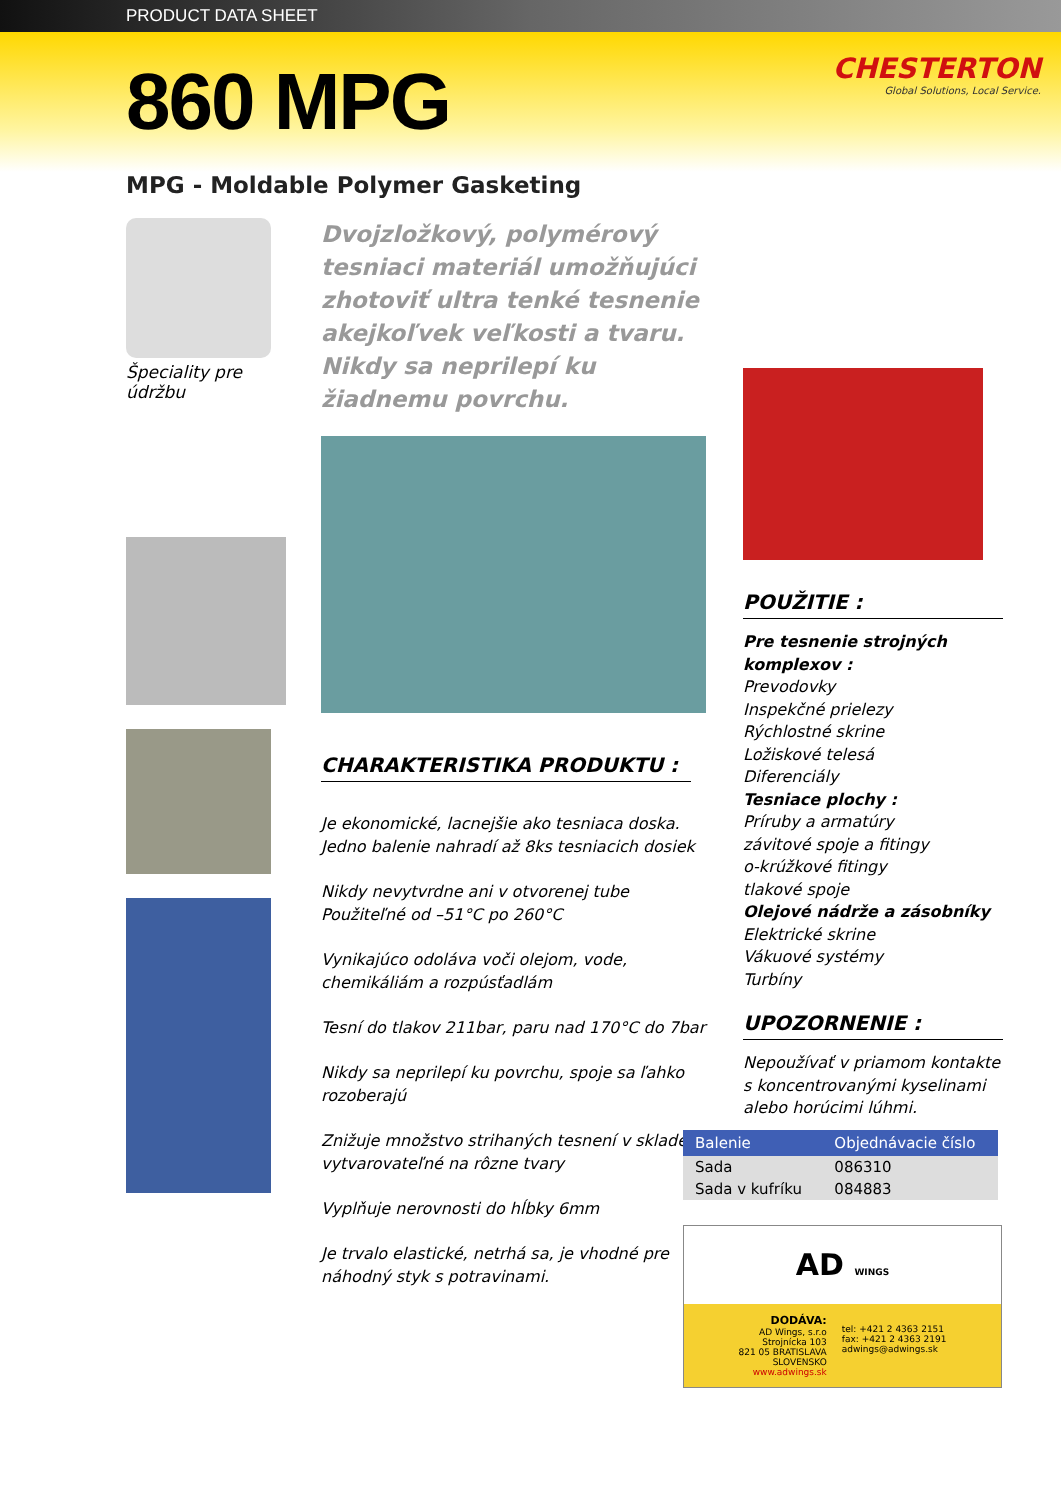PRODUCT DATA SHEET
860 MPG
CHESTERTON
Global Solutions, Local Service.
MPG - Moldable Polymer Gasketing
Špeciality pre
údržbu
Dvojzložkový, polymérový tesniaci materiál umožňujúci zhotoviť ultra tenké tesnenie akejkoľvek veľkosti a tvaru. Nikdy sa neprilepí ku žiadnemu povrchu.
CHARAKTERISTIKA PRODUKTU :
Je ekonomické, lacnejšie ako tesniaca doska.
Jedno balenie nahradí až 8ks tesniacich dosiek
Nikdy nevytvrdne ani v otvorenej tube
Použiteľné od –51°C po 260°C
Vynikajúco odoláva voči olejom, vode, chemikáliám a rozpúsťadlám
Tesní do tlakov 211bar, paru nad 170°C do 7bar
Nikdy sa neprilepí ku povrchu, spoje sa ľahko rozoberajú
Znižuje množstvo strihaných tesnení v sklade; vytvarovateľné na rôzne tvary
Vyplňuje nerovnosti do hĺbky 6mm
Je trvalo elastické, netrhá sa, je vhodné pre náhodný styk s potravinami.
POUŽITIE :
Pre tesnenie strojných komplexov :
Prevodovky
Inspekčné prielezy
Rýchlostné skrine
Ložiskové telesá
Diferenciály
Tesniace plochy :
Príruby a armatúry
závitové spoje a fitingy
o-krúžkové fitingy
tlakové spoje
Olejové nádrže a zásobníky
Elektrické skrine
Vákuové systémy
Turbíny
UPOZORNENIE :
Nepoužívať v priamom kontakte s koncentrovanými kyselinami alebo horúcimi lúhmi.
| Balenie | Objednávacie číslo |
| --- | --- |
| Sada | 086310 |
| Sada v kufríku | 084883 |
AD WINGS
DODÁVA:
AD Wings, s.r.o
Strojnícka 103
821 05 BRATISLAVA
SLOVENSKO
www.adwings.sk
tel: +421 2 4363 2151
fax: +421 2 4363 2191
adwings@adwings.sk